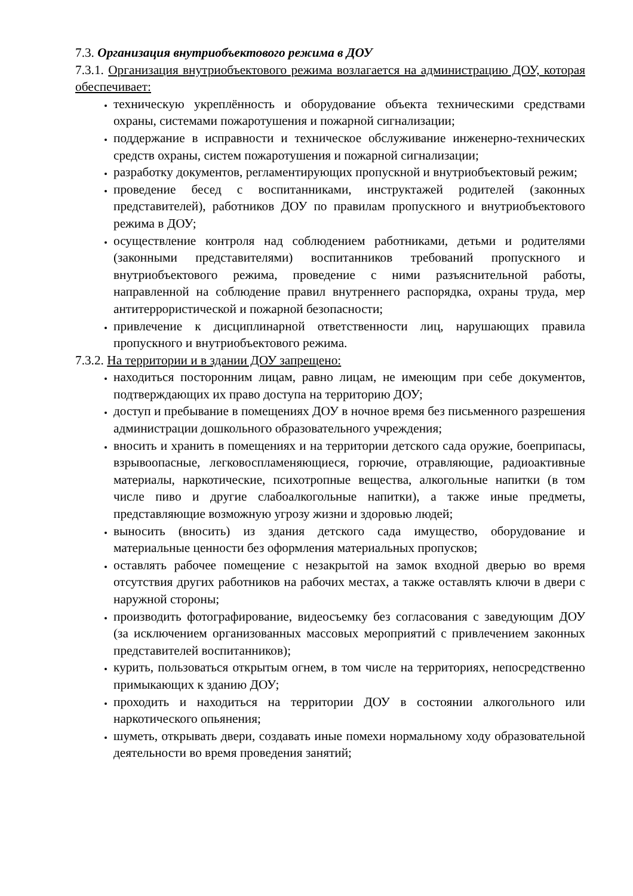7.3. Организация внутриобъектового режима в ДОУ
7.3.1. Организация внутриобъектового режима возлагается на администрацию ДОУ, которая обеспечивает:
техническую укреплённость и оборудование объекта техническими средствами охраны, системами пожаротушения и пожарной сигнализации;
поддержание в исправности и техническое обслуживание инженерно-технических средств охраны, систем пожаротушения и пожарной сигнализации;
разработку документов, регламентирующих пропускной и внутриобъектовый режим;
проведение бесед с воспитанниками, инструктажей родителей (законных представителей), работников ДОУ по правилам пропускного и внутриобъектового режима в ДОУ;
осуществление контроля над соблюдением работниками, детьми и родителями (законными представителями) воспитанников требований пропускного и внутриобъектового режима, проведение с ними разъяснительной работы, направленной на соблюдение правил внутреннего распорядка, охраны труда, мер антитеррористической и пожарной безопасности;
привлечение к дисциплинарной ответственности лиц, нарушающих правила пропускного и внутриобъектового режима.
7.3.2. На территории и в здании ДОУ запрещено:
находиться посторонним лицам, равно лицам, не имеющим при себе документов, подтверждающих их право доступа на территорию ДОУ;
доступ и пребывание в помещениях ДОУ в ночное время без письменного разрешения администрации дошкольного образовательного учреждения;
вносить и хранить в помещениях и на территории детского сада оружие, боеприпасы, взрывоопасные, легковоспламеняющиеся, горючие, отравляющие, радиоактивные материалы, наркотические, психотропные вещества, алкогольные напитки (в том числе пиво и другие слабоалкогольные напитки), а также иные предметы, представляющие возможную угрозу жизни и здоровью людей;
выносить (вносить) из здания детского сада имущество, оборудование и материальные ценности без оформления материальных пропусков;
оставлять рабочее помещение с незакрытой на замок входной дверью во время отсутствия других работников на рабочих местах, а также оставлять ключи в двери с наружной стороны;
производить фотографирование, видеосъемку без согласования с заведующим ДОУ (за исключением организованных массовых мероприятий с привлечением законных представителей воспитанников);
курить, пользоваться открытым огнем, в том числе на территориях, непосредственно примыкающих к зданию ДОУ;
проходить и находиться на территории ДОУ в состоянии алкогольного или наркотического опьянения;
шуметь, открывать двери, создавать иные помехи нормальному ходу образовательной деятельности во время проведения занятий;